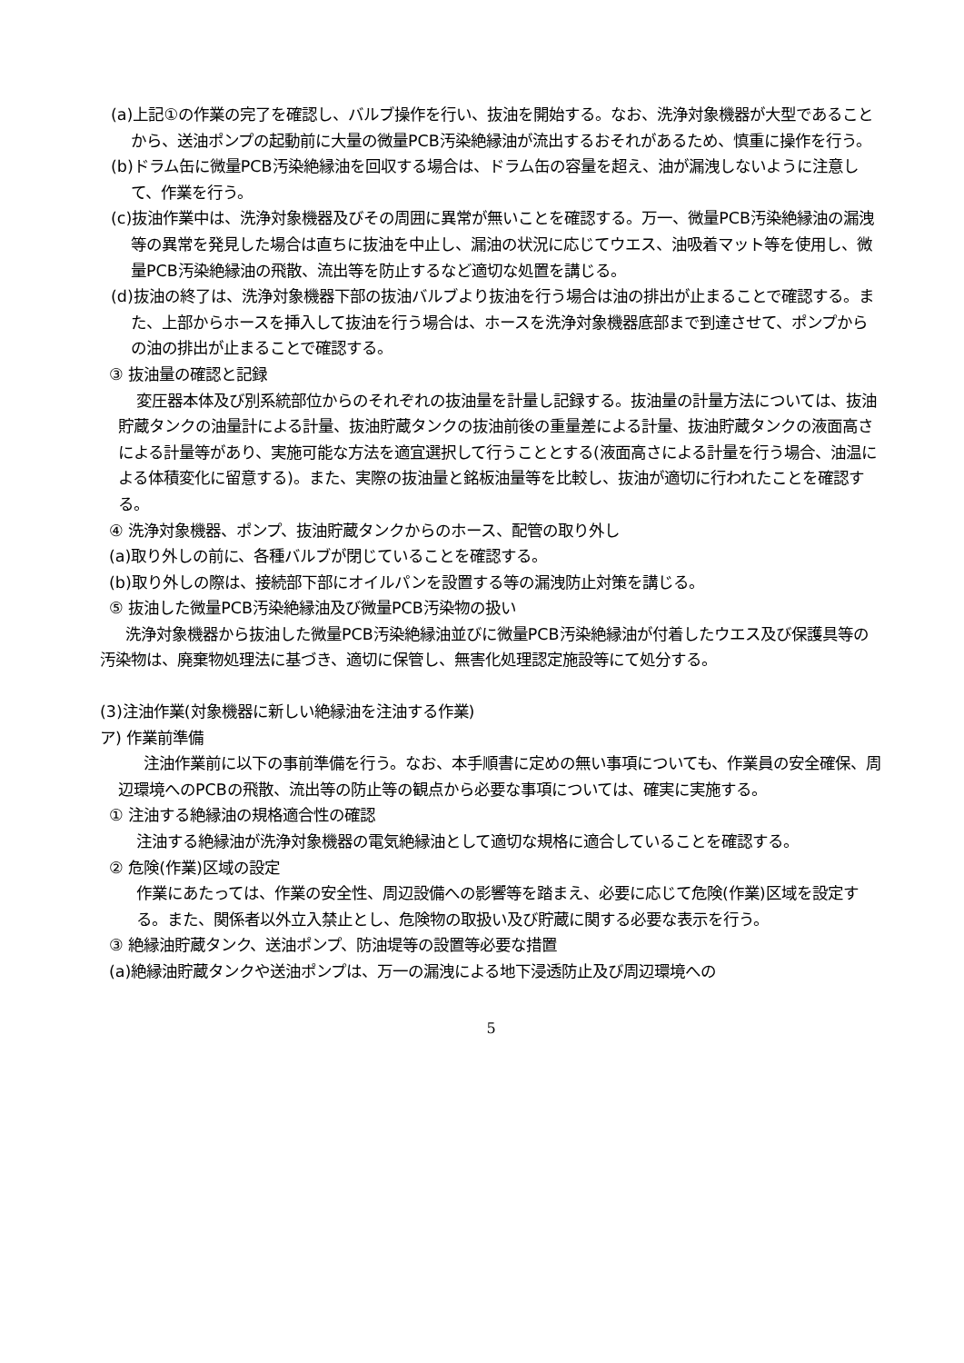(a)上記①の作業の完了を確認し、バルブ操作を行い、抜油を開始する。なお、洗浄対象機器が大型であることから、送油ポンプの起動前に大量の微量PCB汚染絶縁油が流出するおそれがあるため、慎重に操作を行う。
(b)ドラム缶に微量PCB汚染絶縁油を回収する場合は、ドラム缶の容量を超え、油が漏洩しないように注意して、作業を行う。
(c)抜油作業中は、洗浄対象機器及びその周囲に異常が無いことを確認する。万一、微量PCB汚染絶縁油の漏洩等の異常を発見した場合は直ちに抜油を中止し、漏油の状況に応じてウエス、油吸着マット等を使用し、微量PCB汚染絶縁油の飛散、流出等を防止するなど適切な処置を講じる。
(d)抜油の終了は、洗浄対象機器下部の抜油バルブより抜油を行う場合は油の排出が止まることで確認する。また、上部からホースを挿入して抜油を行う場合は、ホースを洗浄対象機器底部まで到達させて、ポンプからの油の排出が止まることで確認する。
③ 抜油量の確認と記録
変圧器本体及び別系統部位からのそれぞれの抜油量を計量し記録する。抜油量の計量方法については、抜油貯蔵タンクの油量計による計量、抜油貯蔵タンクの抜油前後の重量差による計量、抜油貯蔵タンクの液面高さによる計量等があり、実施可能な方法を適宜選択して行うこととする(液面高さによる計量を行う場合、油温による体積変化に留意する)。また、実際の抜油量と銘板油量等を比較し、抜油が適切に行われたことを確認する。
④ 洗浄対象機器、ポンプ、抜油貯蔵タンクからのホース、配管の取り外し
(a)取り外しの前に、各種バルブが閉じていることを確認する。
(b)取り外しの際は、接続部下部にオイルパンを設置する等の漏洩防止対策を講じる。
⑤ 抜油した微量PCB汚染絶縁油及び微量PCB汚染物の扱い
洗浄対象機器から抜油した微量PCB汚染絶縁油並びに微量PCB汚染絶縁油が付着したウエス及び保護具等の汚染物は、廃棄物処理法に基づき、適切に保管し、無害化処理認定施設等にて処分する。
(3)注油作業(対象機器に新しい絶縁油を注油する作業)
ア) 作業前準備
注油作業前に以下の事前準備を行う。なお、本手順書に定めの無い事項についても、作業員の安全確保、周辺環境へのPCBの飛散、流出等の防止等の観点から必要な事項については、確実に実施する。
① 注油する絶縁油の規格適合性の確認
注油する絶縁油が洗浄対象機器の電気絶縁油として適切な規格に適合していることを確認する。
② 危険(作業)区域の設定
作業にあたっては、作業の安全性、周辺設備への影響等を踏まえ、必要に応じて危険(作業)区域を設定する。また、関係者以外立入禁止とし、危険物の取扱い及び貯蔵に関する必要な表示を行う。
③ 絶縁油貯蔵タンク、送油ポンプ、防油堤等の設置等必要な措置
(a)絶縁油貯蔵タンクや送油ポンプは、万一の漏洩による地下浸透防止及び周辺環境への
5